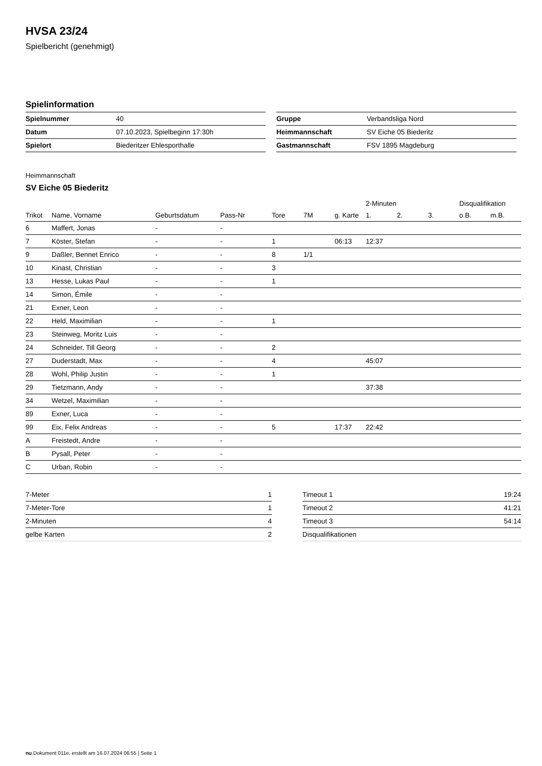HVSA 23/24
Spielbericht (genehmigt)
Spielinformation
| Spielnummer | 40 |
| Datum | 07.10.2023, Spielbeginn 17:30h |
| Spielort | Biederitzer Ehlesporthalle |
| Gruppe | Verbandsliga Nord |
| Heimmannschaft | SV Eiche 05 Biederitz |
| Gastmannschaft | FSV 1895 Magdeburg |
Heimmannschaft
SV Eiche 05 Biederitz
| | | | | | | | 2-Minuten | | | Disqualifikation | |
| --- | --- | --- | --- | --- | --- | --- | --- | --- | --- | --- | --- |
| Trikot | Name, Vorname | Geburtsdatum | Pass-Nr | Tore | 7M | g. Karte | 1. | 2. | 3. | o.B. | m.B. |
| 6 | Maffert, Jonas | - | - | | | | | | | | |
| 7 | Köster, Stefan | - | - | 1 | | 06:13 | 12:37 | | | | |
| 9 | Daßler, Bennet Enrico | - | - | 8 | 1/1 | | | | | | |
| 10 | Kinast, Christian | - | - | 3 | | | | | | | |
| 13 | Hesse, Lukas Paul | - | - | 1 | | | | | | | |
| 14 | Simon, Émile | - | - | | | | | | | | |
| 21 | Exner, Leon | - | - | | | | | | | | |
| 22 | Held, Maximilian | - | - | 1 | | | | | | | |
| 23 | Steinweg, Moritz Luis | - | - | | | | | | | | |
| 24 | Schneider, Till Georg | - | - | 2 | | | | | | | |
| 27 | Duderstadt, Max | - | - | 4 | | | 45:07 | | | | |
| 28 | Wohl, Philip Justin | - | - | 1 | | | | | | | |
| 29 | Tietzmann, Andy | - | - | | | | 37:38 | | | | |
| 34 | Wetzel, Maximilian | - | - | | | | | | | | |
| 89 | Exner, Luca | - | - | | | | | | | | |
| 99 | Eix, Felix Andreas | - | - | 5 | | 17:37 | 22:42 | | | | |
| A | Freistedt, Andre | - | - | | | | | | | | |
| B | Pysall, Peter | - | - | | | | | | | | |
| C | Urban, Robin | - | - | | | | | | | | |
| 7-Meter | 1 |
| 7-Meter-Tore | 1 |
| 2-Minuten | 4 |
| gelbe Karten | 2 |
| Timeout 1 | 19:24 |
| Timeout 2 | 41:21 |
| Timeout 3 | 54:14 |
| Disqualifikationen | |
nu.Dokument 011e, erstellt am 16.07.2024 06:55 | Seite 1